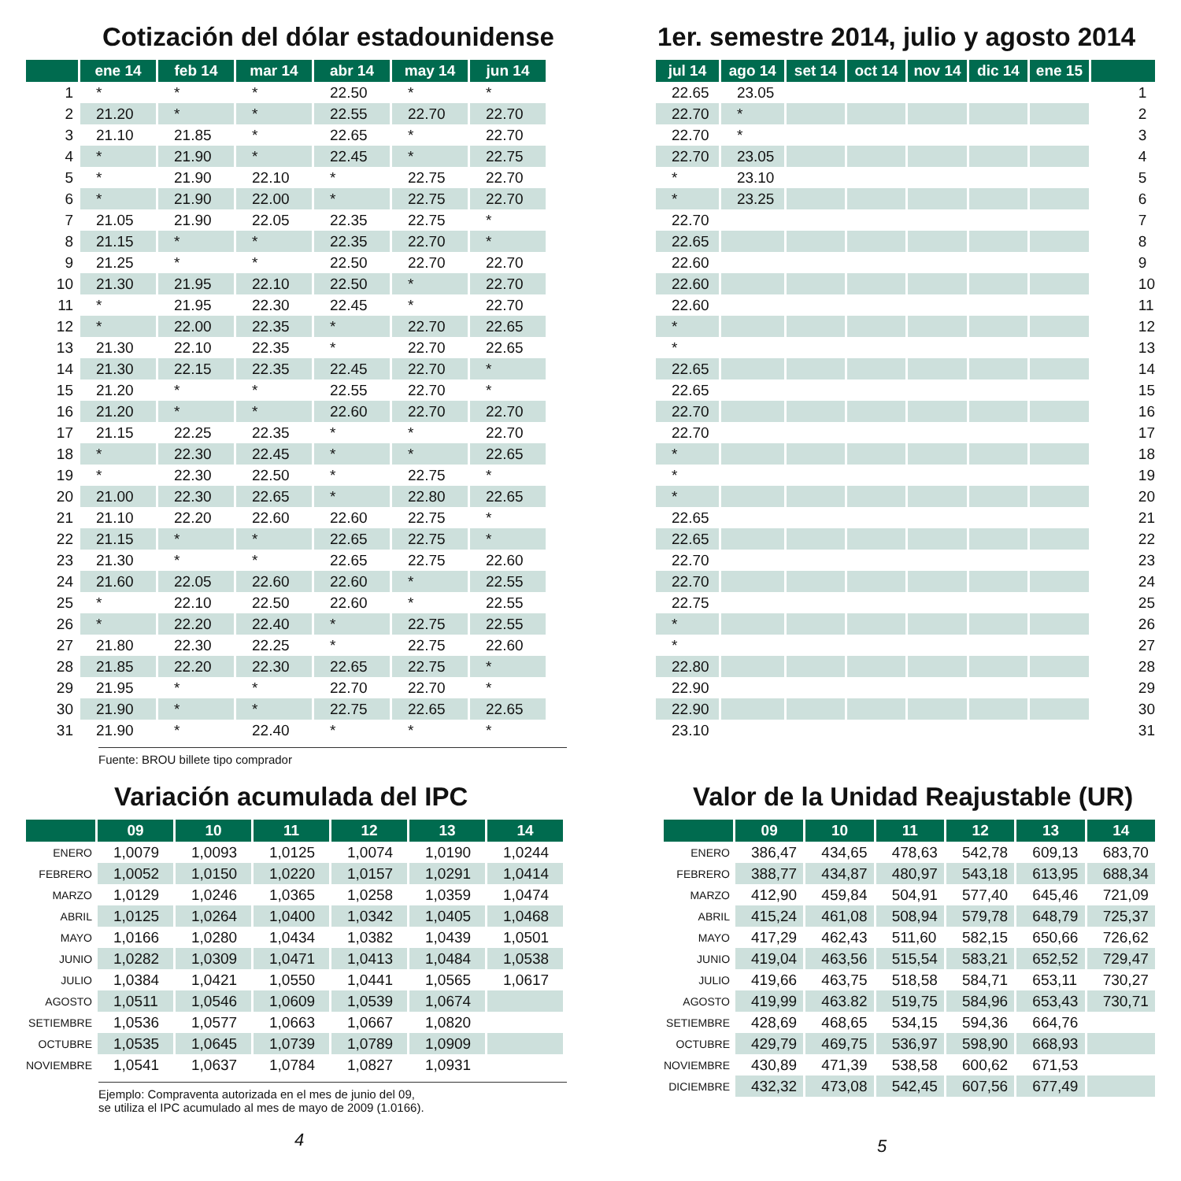Cotización del dólar estadounidense
| | ene 14 | feb 14 | mar 14 | abr 14 | may 14 | jun 14 |
| --- | --- | --- | --- | --- | --- | --- |
| 1 | * | * | * | 22.50 | * | * |
| 2 | 21.20 | * | * | 22.55 | 22.70 | 22.70 |
| 3 | 21.10 | 21.85 | * | 22.65 | * | 22.70 |
| 4 | * | 21.90 | * | 22.45 | * | 22.75 |
| 5 | * | 21.90 | 22.10 | * | 22.75 | 22.70 |
| 6 | * | 21.90 | 22.00 | * | 22.75 | 22.70 |
| 7 | 21.05 | 21.90 | 22.05 | 22.35 | 22.75 | * |
| 8 | 21.15 | * | * | 22.35 | 22.70 | * |
| 9 | 21.25 | * | * | 22.50 | 22.70 | 22.70 |
| 10 | 21.30 | 21.95 | 22.10 | 22.50 | * | 22.70 |
| 11 | * | 21.95 | 22.30 | 22.45 | * | 22.70 |
| 12 | * | 22.00 | 22.35 | * | 22.70 | 22.65 |
| 13 | 21.30 | 22.10 | 22.35 | * | 22.70 | 22.65 |
| 14 | 21.30 | 22.15 | 22.35 | 22.45 | 22.70 | * |
| 15 | 21.20 | * | * | 22.55 | 22.70 | * |
| 16 | 21.20 | * | * | 22.60 | 22.70 | 22.70 |
| 17 | 21.15 | 22.25 | 22.35 | * | * | 22.70 |
| 18 | * | 22.30 | 22.45 | * | * | 22.65 |
| 19 | * | 22.30 | 22.50 | * | 22.75 | * |
| 20 | 21.00 | 22.30 | 22.65 | * | 22.80 | 22.65 |
| 21 | 21.10 | 22.20 | 22.60 | 22.60 | 22.75 | * |
| 22 | 21.15 | * | * | 22.65 | 22.75 | * |
| 23 | 21.30 | * | * | 22.65 | 22.75 | 22.60 |
| 24 | 21.60 | 22.05 | 22.60 | 22.60 | * | 22.55 |
| 25 | * | 22.10 | 22.50 | 22.60 | * | 22.55 |
| 26 | * | 22.20 | 22.40 | * | 22.75 | 22.55 |
| 27 | 21.80 | 22.30 | 22.25 | * | 22.75 | 22.60 |
| 28 | 21.85 | 22.20 | 22.30 | 22.65 | 22.75 | * |
| 29 | 21.95 | * | * | 22.70 | 22.70 | * |
| 30 | 21.90 | * | * | 22.75 | 22.65 | 22.65 |
| 31 | 21.90 | * | 22.40 | * | * | * |
Fuente: BROU billete tipo comprador
Variación acumulada del IPC
| | 09 | 10 | 11 | 12 | 13 | 14 |
| --- | --- | --- | --- | --- | --- | --- |
| ENERO | 1,0079 | 1,0093 | 1,0125 | 1,0074 | 1,0190 | 1,0244 |
| FEBRERO | 1,0052 | 1,0150 | 1,0220 | 1,0157 | 1,0291 | 1,0414 |
| MARZO | 1,0129 | 1,0246 | 1,0365 | 1,0258 | 1,0359 | 1,0474 |
| ABRIL | 1,0125 | 1,0264 | 1,0400 | 1,0342 | 1,0405 | 1,0468 |
| MAYO | 1,0166 | 1,0280 | 1,0434 | 1,0382 | 1,0439 | 1,0501 |
| JUNIO | 1,0282 | 1,0309 | 1,0471 | 1,0413 | 1,0484 | 1,0538 |
| JULIO | 1,0384 | 1,0421 | 1,0550 | 1,0441 | 1,0565 | 1,0617 |
| AGOSTO | 1,0511 | 1,0546 | 1,0609 | 1,0539 | 1,0674 | |
| SETIEMBRE | 1,0536 | 1,0577 | 1,0663 | 1,0667 | 1,0820 | |
| OCTUBRE | 1,0535 | 1,0645 | 1,0739 | 1,0789 | 1,0909 | |
| NOVIEMBRE | 1,0541 | 1,0637 | 1,0784 | 1,0827 | 1,0931 | |
Ejemplo: Compraventa autorizada en el mes de junio del 09,
se utiliza el IPC acumulado al mes de mayo de 2009 (1.0166).
4
1er. semestre 2014, julio y agosto 2014
| jul 14 | ago 14 | set 14 | oct 14 | nov 14 | dic 14 | ene 15 | |
| --- | --- | --- | --- | --- | --- | --- | --- |
| 22.65 | 23.05 | | | | | | 1 |
| 22.70 | * | | | | | | 2 |
| 22.70 | * | | | | | | 3 |
| 22.70 | 23.05 | | | | | | 4 |
| * | 23.10 | | | | | | 5 |
| * | 23.25 | | | | | | 6 |
| 22.70 | | | | | | | 7 |
| 22.65 | | | | | | | 8 |
| 22.60 | | | | | | | 9 |
| 22.60 | | | | | | | 10 |
| 22.60 | | | | | | | 11 |
| * | | | | | | | 12 |
| * | | | | | | | 13 |
| 22.65 | | | | | | | 14 |
| 22.65 | | | | | | | 15 |
| 22.70 | | | | | | | 16 |
| 22.70 | | | | | | | 17 |
| * | | | | | | | 18 |
| * | | | | | | | 19 |
| * | | | | | | | 20 |
| 22.65 | | | | | | | 21 |
| 22.65 | | | | | | | 22 |
| 22.70 | | | | | | | 23 |
| 22.70 | | | | | | | 24 |
| 22.75 | | | | | | | 25 |
| * | | | | | | | 26 |
| * | | | | | | | 27 |
| 22.80 | | | | | | | 28 |
| 22.90 | | | | | | | 29 |
| 22.90 | | | | | | | 30 |
| 23.10 | | | | | | | 31 |
Valor de la Unidad Reajustable (UR)
| | 09 | 10 | 11 | 12 | 13 | 14 |
| --- | --- | --- | --- | --- | --- | --- |
| ENERO | 386,47 | 434,65 | 478,63 | 542,78 | 609,13 | 683,70 |
| FEBRERO | 388,77 | 434,87 | 480,97 | 543,18 | 613,95 | 688,34 |
| MARZO | 412,90 | 459,84 | 504,91 | 577,40 | 645,46 | 721,09 |
| ABRIL | 415,24 | 461,08 | 508,94 | 579,78 | 648,79 | 725,37 |
| MAYO | 417,29 | 462,43 | 511,60 | 582,15 | 650,66 | 726,62 |
| JUNIO | 419,04 | 463,56 | 515,54 | 583,21 | 652,52 | 729,47 |
| JULIO | 419,66 | 463,75 | 518,58 | 584,71 | 653,11 | 730,27 |
| AGOSTO | 419,99 | 463.82 | 519,75 | 584,96 | 653,43 | 730,71 |
| SETIEMBRE | 428,69 | 468,65 | 534,15 | 594,36 | 664,76 | |
| OCTUBRE | 429,79 | 469,75 | 536,97 | 598,90 | 668,93 | |
| NOVIEMBRE | 430,89 | 471,39 | 538,58 | 600,62 | 671,53 | |
| DICIEMBRE | 432,32 | 473,08 | 542,45 | 607,56 | 677,49 | |
5